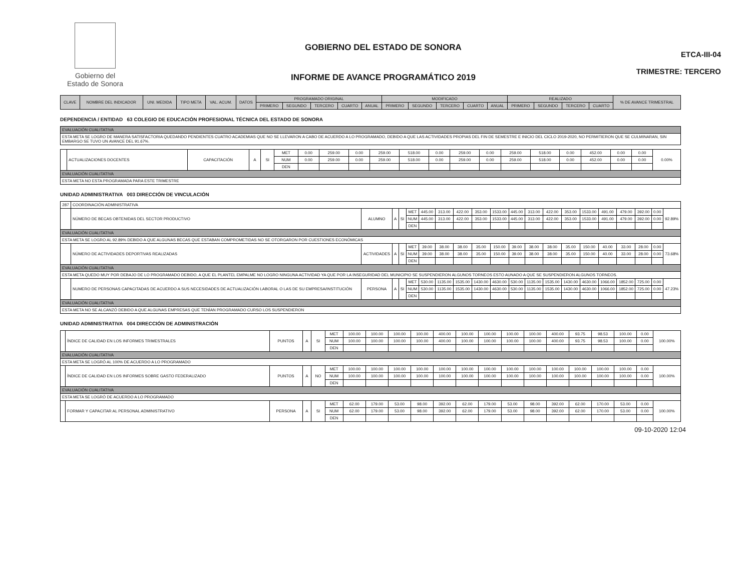Gobierno del
Estado de Sonora
GOBIERNO DEL ESTADO DE SONORA
INFORME DE AVANCE PROGRAMÁTICO 2019
ETCA-III-04
TRIMESTRE: TERCERO
| CLAVE | NOMBRE DEL INDICADOR | UNI. MEDIDA | TIPO META | VAL. ACUM. | DATOS | PROGRAMADO ORIGINAL | | | | | MODIFICADO | | | | | REALIZADO | | | | % DE AVANCE TRIMESTRAL |
| --- | --- | --- | --- | --- | --- | --- | --- | --- | --- | --- | --- | --- | --- | --- | --- | --- | --- | --- | --- | --- |
| | | | | | | PRIMERO | SEGUNDO | TERCERO | CUARTO | ANUAL | PRIMERO | SEGUNDO | TERCERO | CUARTO | ANUAL | PRIMERO | SEGUNDO | TERCERO | CUARTO | |
DEPENDENCIA / ENTIDAD 63 COLEGIO DE EDUCACIÓN PROFESIONAL TÉCNICA DEL ESTADO DE SONORA
| EVALUACIÓN CUALITATIVA |
| ESTA META SE LOGRO DE MANERA SATISFACTORIA QUEDANDO PENDIENTES CUATRO ACADEMIAS QUE NO SE LLEVARON A CABO DE ACUERDO A LO PROGRAMADO, DEBIDO A QUE LAS ACTIVIDADES PROPIAS DEL FIN DE SEMESTRE E INICIO DEL CICLO 2019-2020, NO PERMITIERON QUE SE CULMINARAN, SIN EMBARGO SE TUVO UN AVANCE DEL 91.67%. |
| | ACTUALIZACIONES DOCENTES | CAPACITACIÓN | A | SI | MET | 0.00 | 259.00 | 0.00 | 259.00 | 518.00 | 0.00 | 259.00 | 0.00 | 259.00 | 518.00 | 0.00 | 452.00 | 0.00 | 0.00 | 0.00% |
| | | | | | NUM | 0.00 | 259.00 | 0.00 | 259.00 | 518.00 | 0.00 | 259.00 | 0.00 | 259.00 | 518.00 | 0.00 | 452.00 | 0.00 | 0.00 | |
| | | | | | DEN | | | | | | | | | | | | | | | |
| EVALUACIÓN CUALITATIVA | | | | | | | | | | | | | | | | | | | | |
| ESTA META NO ESTA PROGRAMADA PARA ESTE TRIMESTRE | | | | | | | | | | | | | | | | | | | | |
UNIDAD ADMINISTRATIVA 003 DIRECCIÓN DE VINCULACIÓN
| 287 | COORDINACIÓN ADMINISTRATIVA | | | | | | | | | | | | | | | | | | | |
| | NÚMERO DE BECAS OBTENIDAS DEL SECTOR PRODUCTIVO | ALUMNO | A | SI | MET | 445.00 | 313.00 | 422.00 | 353.00 | 1533.00 | 445.00 | 313.00 | 422.00 | 353.00 | 1533.00 | 491.00 | 479.00 | 392.00 | 0.00 | 92.89% |
| | | | | | NUM | 445.00 | 313.00 | 422.00 | 353.00 | 1533.00 | 445.00 | 313.00 | 422.00 | 353.00 | 1533.00 | 491.00 | 479.00 | 392.00 | 0.00 | |
| | | | | | DEN | | | | | | | | | | | | | | | |
| EVALUACIÓN CUALITATIVA | | | | | | | | | | | | | | | | | | | | |
| ESTA META SE LOGRO AL 92.89% DEBIDO A QUE ALGUNAS BECAS QUE ESTABAN COMPROMETIDAS NO SE OTORGARON POR CUESTIONES ECONÓMICAS | | | | | | | | | | | | | | | | | | | | |
| | NÚMERO DE ACTIVIDADES DEPORTIVAS REALIZADAS | ACTIVIDADES | A | SI | MET | 39.00 | 38.00 | 38.00 | 35.00 | 150.00 | 39.00 | 38.00 | 38.00 | 35.00 | 150.00 | 40.00 | 33.00 | 28.00 | 0.00 | 73.68% |
| | | | | | NUM | 39.00 | 38.00 | 38.00 | 35.00 | 150.00 | 39.00 | 38.00 | 38.00 | 35.00 | 150.00 | 40.00 | 33.00 | 28.00 | 0.00 | |
| | | | | | DEN | | | | | | | | | | | | | | | |
| EVALUACIÓN CUALITATIVA | | | | | | | | | | | | | | | | | | | | |
| ESTA META QUEDO MUY POR DEBAJO DE LO PROGRAMADO DEBIDO, A QUE EL PLANTEL EMPALME NO LOGRO NINGUNA ACTIVIDAD YA QUE POR LA INSEGURIDAD DEL MUNICIPIO SE SUSPENDIERON ALGUNOS TORNEOS ESTO AUNADO A QUE SE SUSPENDIERON ALGUNOS TORNEOS. | | | | | | | | | | | | | | | | | | | | |
| | NUMERO DE PERSONAS CAPACITADAS DE ACUERDO A SUS NECESIDADES DE ACTUALIZACIÓN LABORAL O LAS DE SU EMPRESA/INSTITUCIÓN | PERSONA | A | SI | MET | 530.00 | 1135.00 | 1535.00 | 1430.00 | 4630.00 | 530.00 | 1135.00 | 1535.00 | 1430.00 | 4630.00 | 1066.00 | 1852.00 | 725.00 | 0.00 | 47.23% |
| | | | | | NUM | 530.00 | 1135.00 | 1535.00 | 1430.00 | 4630.00 | 530.00 | 1135.00 | 1535.00 | 1430.00 | 4630.00 | 1066.00 | 1852.00 | 725.00 | 0.00 | |
| | | | | | DEN | | | | | | | | | | | | | | | |
| EVALUACIÓN CUALITATIVA | | | | | | | | | | | | | | | | | | | | |
| ESTA META NO SE ALCANZÓ DEBIDO A QUE ALGUNAS EMPRESAS QUE TENÍAN PROGRAMADO CURSO LOS SUSPENDIERON | | | | | | | | | | | | | | | | | | | | |
UNIDAD ADMINISTRATIVA 004 DIRECCIÓN DE ADMINISTRACIÓN
| | ÍNDICE DE CALIDAD EN LOS INFORMES TRIMESTRALES | PUNTOS | A | SI | MET | 100.00 | 100.00 | 100.00 | 100.00 | 400.00 | 100.00 | 100.00 | 100.00 | 100.00 | 400.00 | 93.75 | 98.53 | 100.00 | 0.00 | 100.00% |
| | | | | | NUM | 100.00 | 100.00 | 100.00 | 100.00 | 400.00 | 100.00 | 100.00 | 100.00 | 100.00 | 400.00 | 93.75 | 98.53 | 100.00 | 0.00 | |
| | | | | | DEN | | | | | | | | | | | | | | | |
| EVALUACIÓN CUALITATIVA | | | | | | | | | | | | | | | | | | | | |
| ESTA META SE LOGRÓ AL 100% DE ACUERDO A LO PROGRAMADO | | | | | | | | | | | | | | | | | | | | |
| | ÍNDICE DE CALIDAD EN LOS INFORMES SOBRE GASTO FEDERALIZADO | PUNTOS | A | NO | MET | 100.00 | 100.00 | 100.00 | 100.00 | 100.00 | 100.00 | 100.00 | 100.00 | 100.00 | 100.00 | 100.00 | 100.00 | 100.00 | 0.00 | 100.00% |
| | | | | | NUM | 100.00 | 100.00 | 100.00 | 100.00 | 100.00 | 100.00 | 100.00 | 100.00 | 100.00 | 100.00 | 100.00 | 100.00 | 100.00 | 0.00 | |
| | | | | | DEN | | | | | | | | | | | | | | | |
| EVALUACIÓN CUALITATIVA | | | | | | | | | | | | | | | | | | | | |
| ESTA META SE LOGRÓ DE ACUERDO A LO PROGRAMADO | | | | | | | | | | | | | | | | | | | | |
| | FORMAR Y CAPACITAR AL PERSONAL ADMINISTRATIVO | PERSONA | A | SI | MET | 62.00 | 179.00 | 53.00 | 98.00 | 392.00 | 62.00 | 179.00 | 53.00 | 98.00 | 392.00 | 62.00 | 170.00 | 53.00 | 0.00 | 100.00% |
| | | | | | NUM | 62.00 | 179.00 | 53.00 | 98.00 | 392.00 | 62.00 | 179.00 | 53.00 | 98.00 | 392.00 | 62.00 | 170.00 | 53.00 | 0.00 | |
| | | | | | DEN | | | | | | | | | | | | | | | |
09-10-2020 12:04